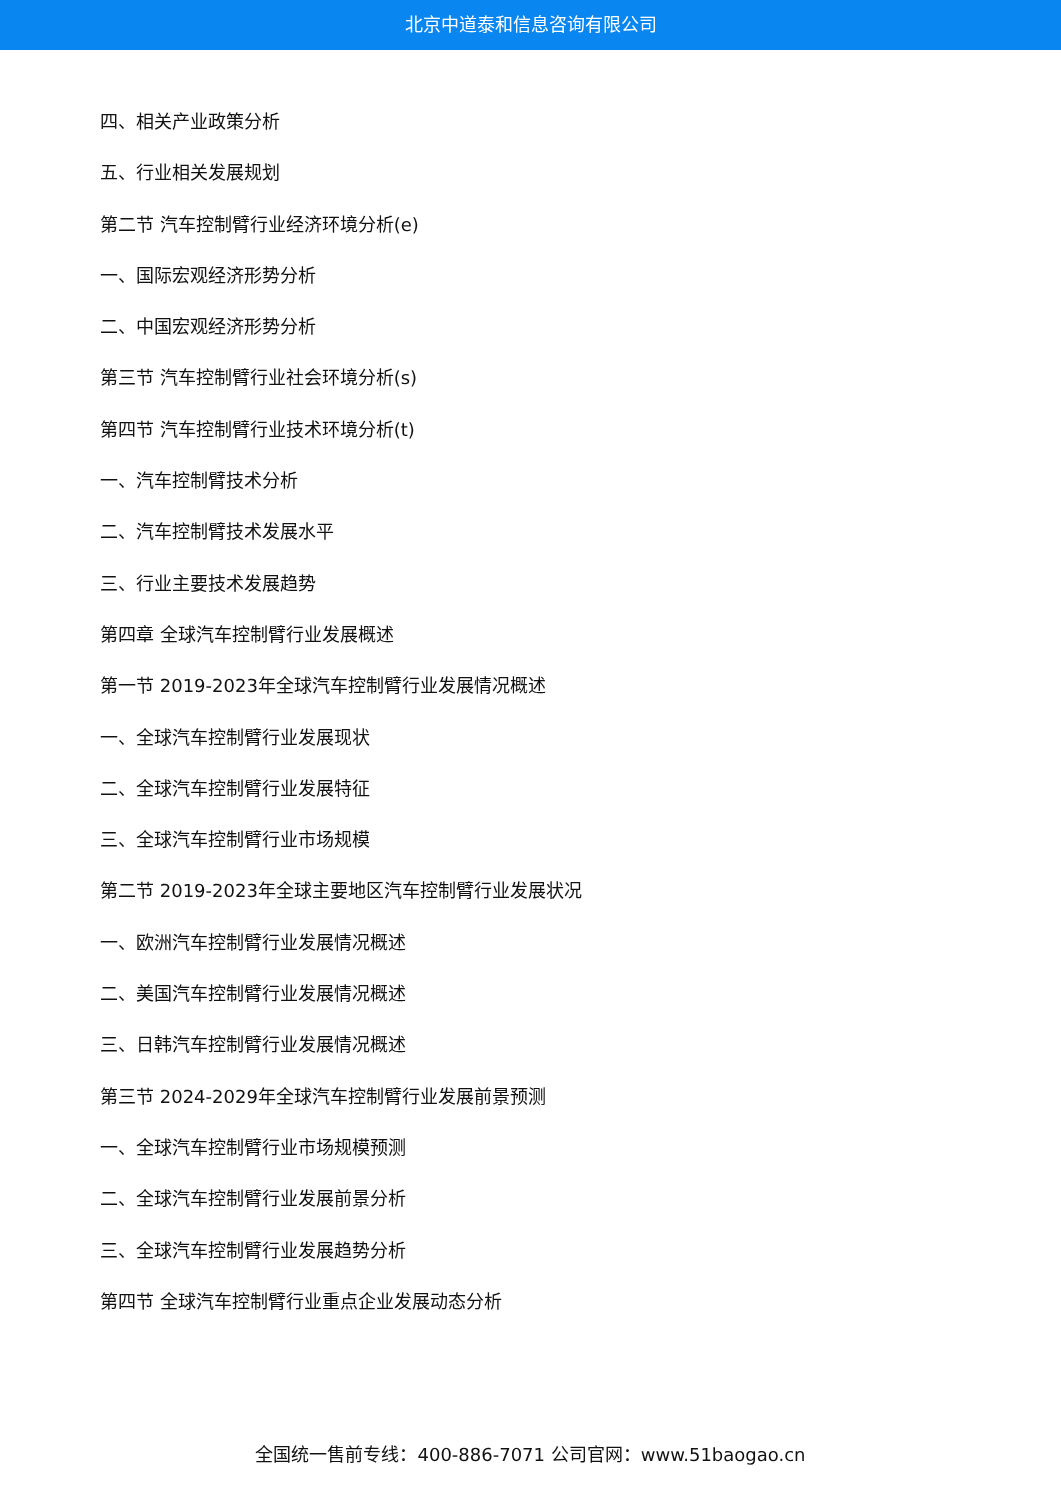北京中道泰和信息咨询有限公司
四、相关产业政策分析
五、行业相关发展规划
第二节 汽车控制臂行业经济环境分析(e)
一、国际宏观经济形势分析
二、中国宏观经济形势分析
第三节 汽车控制臂行业社会环境分析(s)
第四节 汽车控制臂行业技术环境分析(t)
一、汽车控制臂技术分析
二、汽车控制臂技术发展水平
三、行业主要技术发展趋势
第四章 全球汽车控制臂行业发展概述
第一节 2019-2023年全球汽车控制臂行业发展情况概述
一、全球汽车控制臂行业发展现状
二、全球汽车控制臂行业发展特征
三、全球汽车控制臂行业市场规模
第二节 2019-2023年全球主要地区汽车控制臂行业发展状况
一、欧洲汽车控制臂行业发展情况概述
二、美国汽车控制臂行业发展情况概述
三、日韩汽车控制臂行业发展情况概述
第三节 2024-2029年全球汽车控制臂行业发展前景预测
一、全球汽车控制臂行业市场规模预测
二、全球汽车控制臂行业发展前景分析
三、全球汽车控制臂行业发展趋势分析
第四节 全球汽车控制臂行业重点企业发展动态分析
全国统一售前专线：400-886-7071 公司官网：www.51baogao.cn